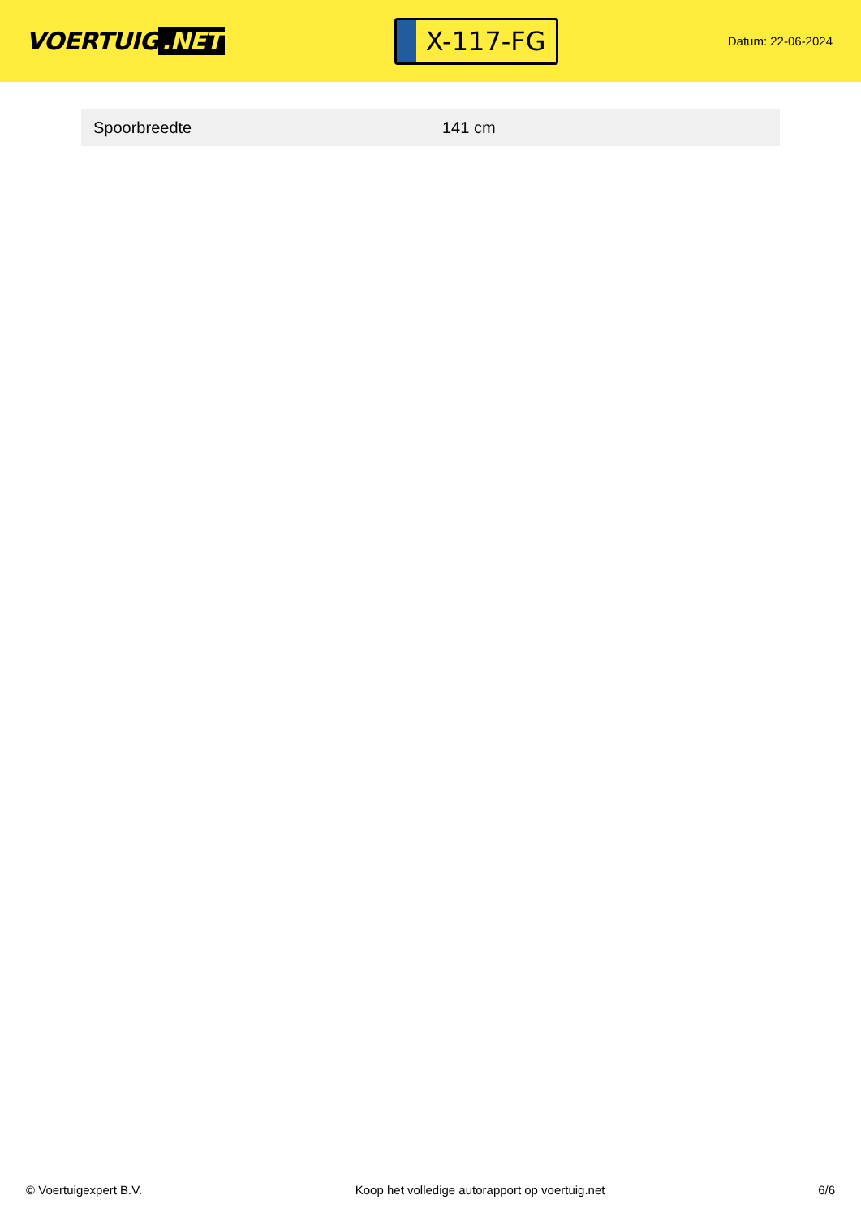VOERTUIG.NET
X-117-FG
Datum: 22-06-2024
| Spoorbreedte | 141 cm |
© Voertuigexpert B.V. Koop het volledige autorapport op voertuig.net 6/6